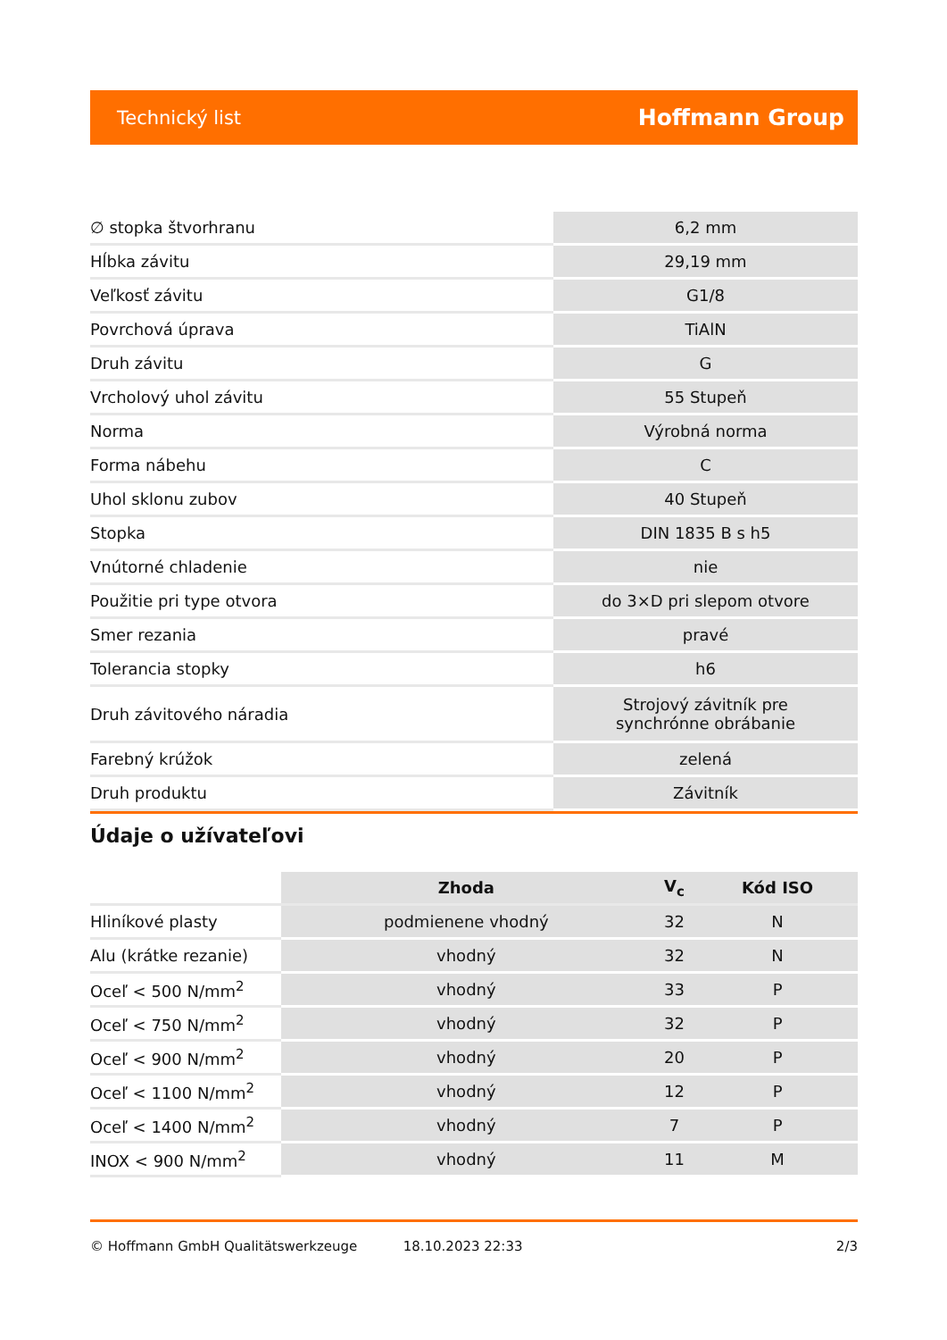Technický list Hoffmann Group
| ∅ stopka štvorhranu | 6,2 mm |
| Hĺbka závitu | 29,19 mm |
| Veľkosť závitu | G1/8 |
| Povrchová úprava | TiAlN |
| Druh závitu | G |
| Vrcholový uhol závitu | 55 Stupeň |
| Norma | Výrobná norma |
| Forma nábehu | C |
| Uhol sklonu zubov | 40 Stupeň |
| Stopka | DIN 1835 B s h5 |
| Vnútorné chladenie | nie |
| Použitie pri type otvora | do 3×D pri slepom otvore |
| Smer rezania | pravé |
| Tolerancia stopky | h6 |
| Druh závitového náradia | Strojový závitník pre synchrónne obrábanie |
| Farebný krúžok | zelená |
| Druh produktu | Závitník |
Údaje o užívateľovi
| | Zhoda | V<sub>c</sub> | Kód ISO |
| --- | --- | --- | --- |
| Hliníkové plasty | podmienene vhodný | 32 | N |
| Alu (krátke rezanie) | vhodný | 32 | N |
| Oceľ < 500 N/mm<sup>2</sup> | vhodný | 33 | P |
| Oceľ < 750 N/mm<sup>2</sup> | vhodný | 32 | P |
| Oceľ < 900 N/mm<sup>2</sup> | vhodný | 20 | P |
| Oceľ < 1100 N/mm<sup>2</sup> | vhodný | 12 | P |
| Oceľ < 1400 N/mm<sup>2</sup> | vhodný | 7 | P |
| INOX < 900 N/mm<sup>2</sup> | vhodný | 11 | M |
© Hoffmann GmbH Qualitätswerkzeuge 18.10.2023 22:33 2/3